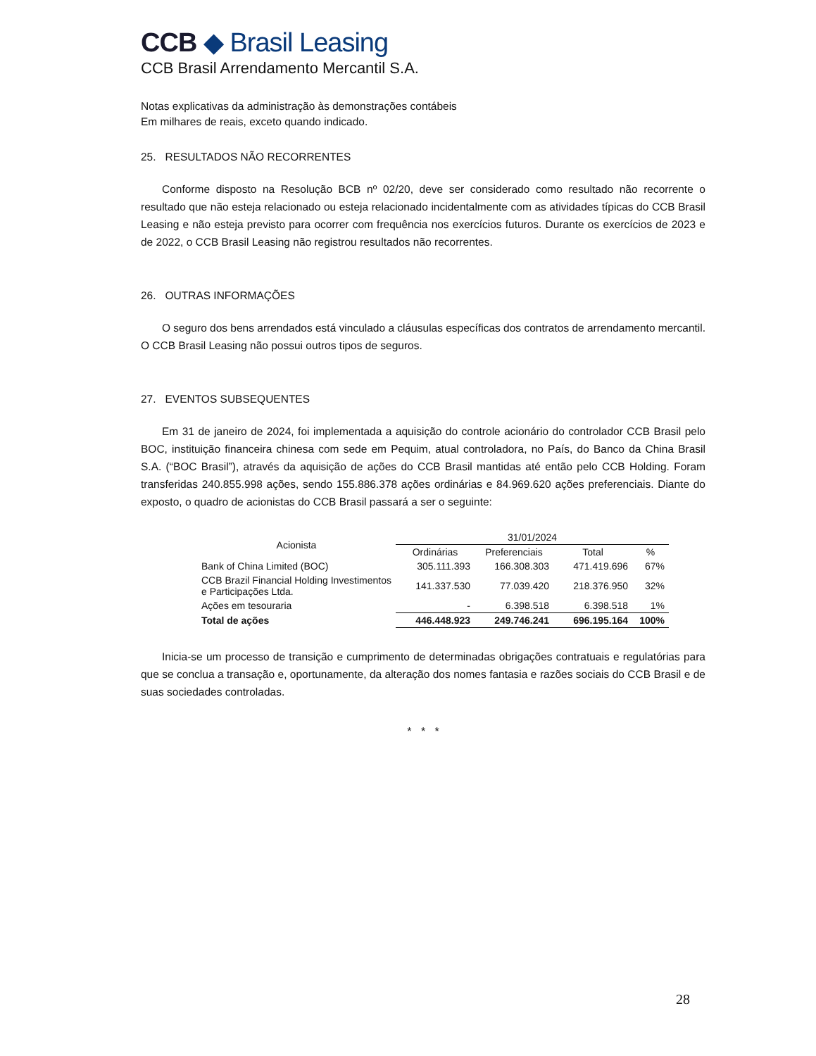CCB ◆ Brasil Leasing
CCB Brasil Arrendamento Mercantil S.A.
Notas explicativas da administração às demonstrações contábeis
Em milhares de reais, exceto quando indicado.
25. RESULTADOS NÃO RECORRENTES
Conforme disposto na Resolução BCB nº 02/20, deve ser considerado como resultado não recorrente o resultado que não esteja relacionado ou esteja relacionado incidentalmente com as atividades típicas do CCB Brasil Leasing e não esteja previsto para ocorrer com frequência nos exercícios futuros. Durante os exercícios de 2023 e de 2022, o CCB Brasil Leasing não registrou resultados não recorrentes.
26. OUTRAS INFORMAÇÕES
O seguro dos bens arrendados está vinculado a cláusulas específicas dos contratos de arrendamento mercantil. O CCB Brasil Leasing não possui outros tipos de seguros.
27. EVENTOS SUBSEQUENTES
Em 31 de janeiro de 2024, foi implementada a aquisição do controle acionário do controlador CCB Brasil pelo BOC, instituição financeira chinesa com sede em Pequim, atual controladora, no País, do Banco da China Brasil S.A. (“BOC Brasil”), através da aquisição de ações do CCB Brasil mantidas até então pelo CCB Holding. Foram transferidas 240.855.998 ações, sendo 155.886.378 ações ordinárias e 84.969.620 ações preferenciais. Diante do exposto, o quadro de acionistas do CCB Brasil passará a ser o seguinte:
| Acionista | 31/01/2024 | | | |
| --- | --- | --- | --- | --- |
| | Ordinárias | Preferenciais | Total | % |
| Bank of China Limited (BOC) | 305.111.393 | 166.308.303 | 471.419.696 | 67% |
| CCB Brazil Financial Holding Investimentos e Participações Ltda. | 141.337.530 | 77.039.420 | 218.376.950 | 32% |
| Ações em tesouraria | - | 6.398.518 | 6.398.518 | 1% |
| Total de ações | 446.448.923 | 249.746.241 | 696.195.164 | 100% |
Inicia-se um processo de transição e cumprimento de determinadas obrigações contratuais e regulatórias para que se conclua a transação e, oportunamente, da alteração dos nomes fantasia e razões sociais do CCB Brasil e de suas sociedades controladas.
* * *
28